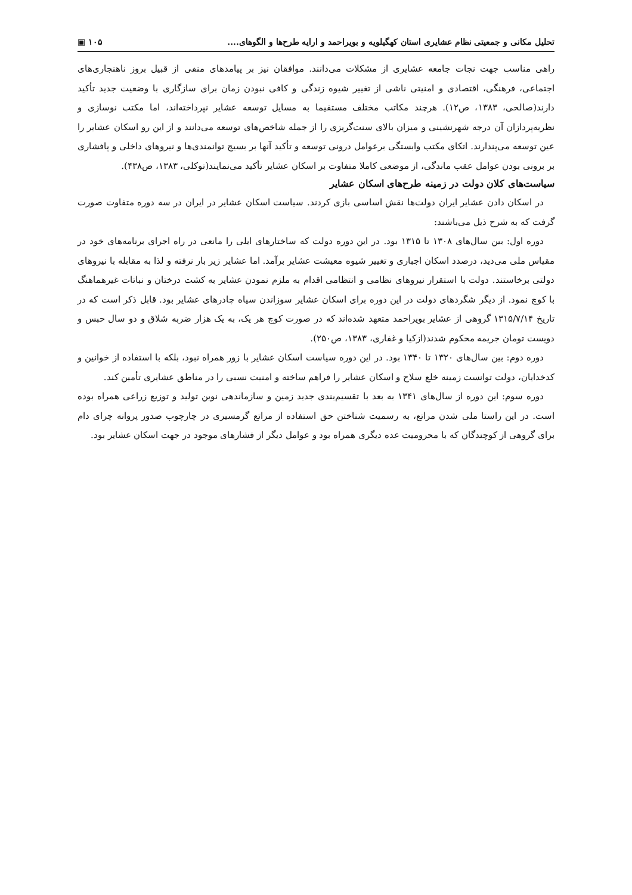تحلیل مکانی و جمعیتی نظام عشایری استان کهگیلویه و بویراحمد و ارایه طرح‌ها و الگوهای.... ۱۰۵ ▣
راهی مناسب جهت نجات جامعه عشایری از مشکلات می‌دانند. موافقان نیز بر پیامدهای منفی از قبیل بروز ناهنجاری‌های اجتماعی، فرهنگی، اقتصادی و امنیتی ناشی از تغییر شیوه زندگی و کافی نبودن زمان برای سازگاری با وضعیت جدید تأکید دارند(صالحی، ۱۳۸۳، ص۱۲). هرچند مکاتب مختلف مستقیما به مسایل توسعه عشایر نپرداخته‌اند، اما مکتب نوسازی و نظریه‌پردازان آن درجه شهرنشینی و میزان بالای سنت‌گریزی را از جمله شاخص‌های توسعه می‌دانند و از این رو اسکان عشایر را عین توسعه می‌پندارند. اتکای مکتب وابستگی برعوامل درونی توسعه و تأکید آنها بر بسیج توانمندی‌ها و نیروهای داخلی و پافشاری بر برونی بودن عوامل عقب ماندگی، از موضعی کاملا متفاوت بر اسکان عشایر تأکید می‌نمایند(توکلی، ۱۳۸۳، ص۴۳۸).
سیاست‌های کلان دولت در زمینه طرح‌های اسکان عشایر
در اسکان دادن عشایر ایران دولت‌ها نقش اساسی بازی کردند. سیاست اسکان عشایر در ایران در سه دوره متفاوت صورت گرفت که به شرح ذیل می‌باشند:
دوره اول: بین سال‌های ۱۳۰۸ تا ۱۳۱۵ بود. در این دوره دولت که ساختارهای ایلی را مانعی در راه اجرای برنامه‌های خود در مقیاس ملی می‌دید، درصدد اسکان اجباری و تغییر شیوه معیشت عشایر برآمد. اما عشایر زیر بار نرفته و لذا به مقابله با نیروهای دولتی برخاستند. دولت با استقرار نیروهای نظامی و انتظامی اقدام به ملزم نمودن عشایر به کشت درختان و نباتات غیرهماهنگ با کوچ نمود. از دیگر شگردهای دولت در این دوره برای اسکان عشایر سوزاندن سیاه چادرهای عشایر بود. قابل ذکر است که در تاریخ ۱۳۱۵/۷/۱۴ گروهی از عشایر بویراحمد متعهد شده‌اند که در صورت کوچ هر یک، به یک هزار ضربه شلاق و دو سال حبس و دویست تومان جریمه محکوم شدند(ازکیا و غفاری، ۱۳۸۳، ص۲۵۰).
دوره دوم: بین سال‌های ۱۳۲۰ تا ۱۳۴۰ بود. در این دوره سیاست اسکان عشایر با زور همراه نبود، بلکه با استفاده از خوانین و کدخدایان، دولت توانست زمینه خلع سلاح و اسکان عشایر را فراهم ساخته و امنیت نسبی را در مناطق عشایری تأمین کند.
دوره سوم: این دوره از سال‌های ۱۳۴۱ به بعد با تقسیم‌بندی جدید زمین و سازماندهی نوین تولید و توزیع زراعی همراه بوده است. در این راستا ملی شدن مراتع، به رسمیت شناختن حق استفاده از مراتع گرمسیری در چارچوب صدور پروانه چرای دام برای گروهی از کوچندگان که با محرومیت عده دیگری همراه بود و عوامل دیگر از فشارهای موجود در جهت اسکان عشایر بود.